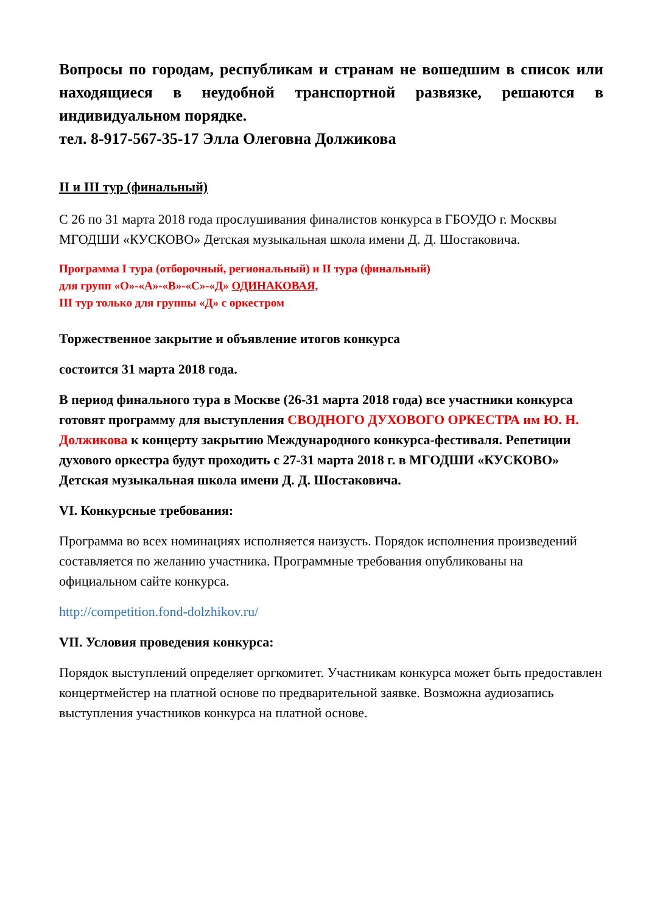Вопросы по городам, республикам и странам не вошедшим в список или находящиеся в неудобной транспортной развязке, решаются в индивидуальном порядке.
тел. 8-917-567-35-17 Элла Олеговна Должикова
II и III тур (финальный)
С 26 по 31 марта 2018 года прослушивания финалистов конкурса в ГБОУДО г. Москвы МГОДШИ «КУСКОВО» Детская музыкальная школа имени Д. Д. Шостаковича.
Программа I тура (отборочный, региональный) и II тура (финальный)
для групп «О»-«А»-«В»-«С»-«Д» ОДИНАКОВАЯ,
III тур только для группы «Д» с оркестром
Торжественное закрытие и объявление итогов конкурса
состоится 31 марта 2018 года.
В период финального тура в Москве (26-31 марта 2018 года) все участники конкурса готовят программу для выступления СВОДНОГО ДУХОВОГО ОРКЕСТРА им Ю. Н. Должикова к концерту закрытию Международного конкурса-фестиваля. Репетиции духового оркестра будут проходить с 27-31 марта 2018 г. в МГОДШИ «КУСКОВО» Детская музыкальная школа имени Д. Д. Шостаковича.
VI. Конкурсные требования:
Программа во всех номинациях исполняется наизусть. Порядок исполнения произведений составляется по желанию участника. Программные требования опубликованы на официальном сайте конкурса.
http://competition.fond-dolzhikov.ru/
VII. Условия проведения конкурса:
Порядок выступлений определяет оргкомитет. Участникам конкурса может быть предоставлен концертмейстер на платной основе по предварительной заявке. Возможна аудиозапись выступления участников конкурса на платной основе.